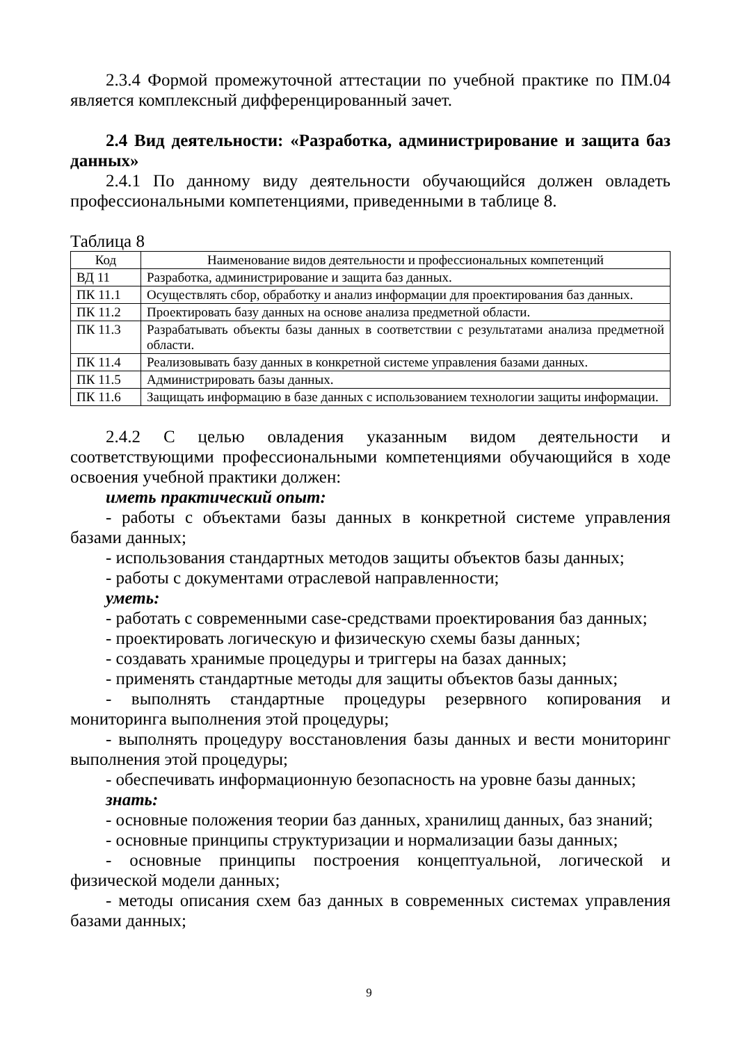2.3.4 Формой промежуточной аттестации по учебной практике по ПМ.04 является комплексный дифференцированный зачет.
2.4 Вид деятельности: «Разработка, администрирование и защита баз данных»
2.4.1 По данному виду деятельности обучающийся должен овладеть профессиональными компетенциями, приведенными в таблице 8.
Таблица 8
| Код | Наименование видов деятельности и профессиональных компетенций |
| --- | --- |
| ВД 11 | Разработка, администрирование и защита баз данных. |
| ПК 11.1 | Осуществлять сбор, обработку и анализ информации для проектирования баз данных. |
| ПК 11.2 | Проектировать базу данных на основе анализа предметной области. |
| ПК 11.3 | Разрабатывать объекты базы данных в соответствии с результатами анализа предметной области. |
| ПК 11.4 | Реализовывать базу данных в конкретной системе управления базами данных. |
| ПК 11.5 | Администрировать базы данных. |
| ПК 11.6 | Защищать информацию в базе данных с использованием технологии защиты информации. |
2.4.2 С целью овладения указанным видом деятельности и соответствующими профессиональными компетенциями обучающийся в ходе освоения учебной практики должен:
иметь практический опыт:
- работы с объектами базы данных в конкретной системе управления базами данных;
- использования стандартных методов защиты объектов базы данных;
- работы с документами отраслевой направленности;
уметь:
- работать с современными case-средствами проектирования баз данных;
- проектировать логическую и физическую схемы базы данных;
- создавать хранимые процедуры и триггеры на базах данных;
- применять стандартные методы для защиты объектов базы данных;
- выполнять стандартные процедуры резервного копирования и мониторинга выполнения этой процедуры;
- выполнять процедуру восстановления базы данных и вести мониторинг выполнения этой процедуры;
- обеспечивать информационную безопасность на уровне базы данных;
знать:
- основные положения теории баз данных, хранилищ данных, баз знаний;
- основные принципы структуризации и нормализации базы данных;
- основные принципы построения концептуальной, логической и физической модели данных;
- методы описания схем баз данных в современных системах управления базами данных;
9